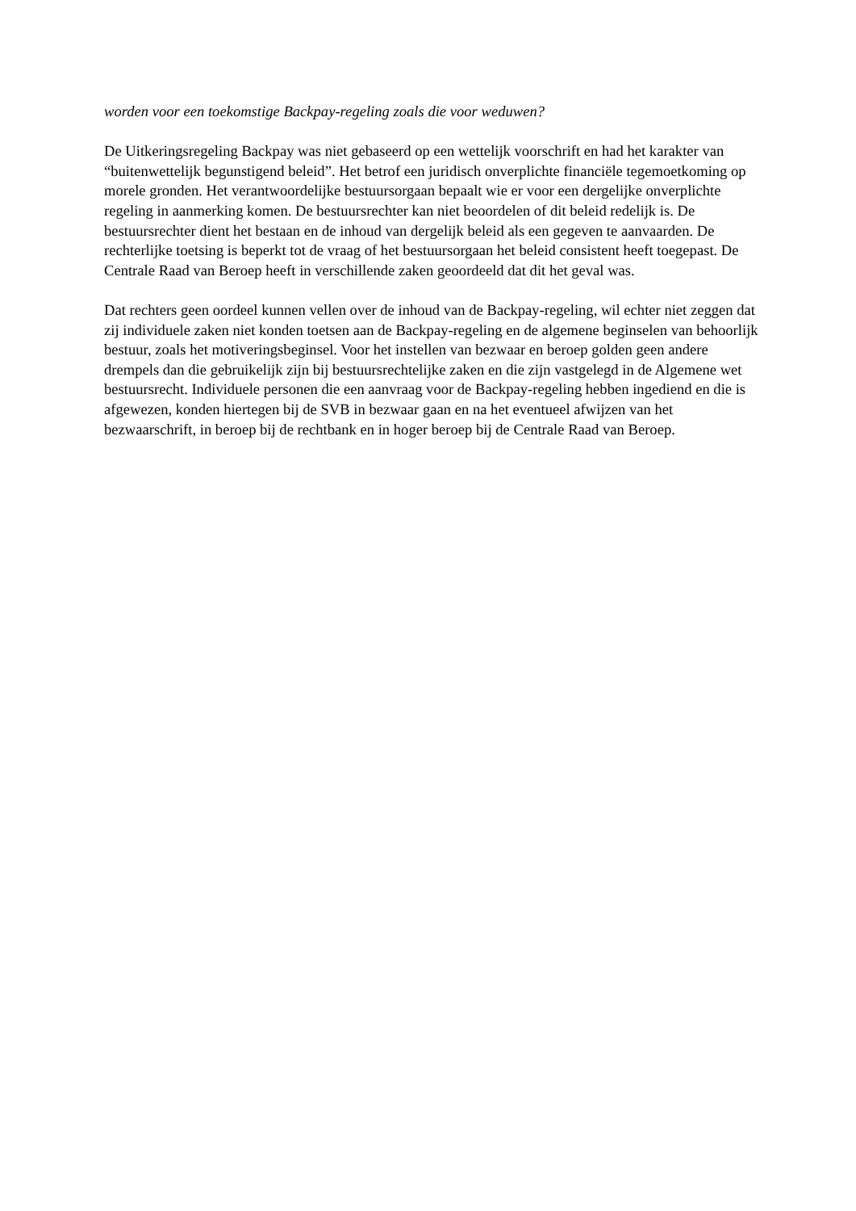worden voor een toekomstige Backpay-regeling zoals die voor weduwen?
De Uitkeringsregeling Backpay was niet gebaseerd op een wettelijk voorschrift en had het karakter van “buitenwettelijk begunstigend beleid”. Het betrof een juridisch onverplichte financiële tegemoetkoming op morele gronden. Het verantwoordelijke bestuursorgaan bepaalt wie er voor een dergelijke onverplichte regeling in aanmerking komen. De bestuursrechter kan niet beoordelen of dit beleid redelijk is. De bestuursrechter dient het bestaan en de inhoud van dergelijk beleid als een gegeven te aanvaarden. De rechterlijke toetsing is beperkt tot de vraag of het bestuursorgaan het beleid consistent heeft toegepast. De Centrale Raad van Beroep heeft in verschillende zaken geoordeeld dat dit het geval was.
Dat rechters geen oordeel kunnen vellen over de inhoud van de Backpay-regeling, wil echter niet zeggen dat zij individuele zaken niet konden toetsen aan de Backpay-regeling en de algemene beginselen van behoorlijk bestuur, zoals het motiveringsbeginsel. Voor het instellen van bezwaar en beroep golden geen andere drempels dan die gebruikelijk zijn bij bestuursrechtelijke zaken en die zijn vastgelegd in de Algemene wet bestuursrecht. Individuele personen die een aanvraag voor de Backpay-regeling hebben ingediend en die is afgewezen, konden hiertegen bij de SVB in bezwaar gaan en na het eventueel afwijzen van het bezwaarschrift, in beroep bij de rechtbank en in hoger beroep bij de Centrale Raad van Beroep.